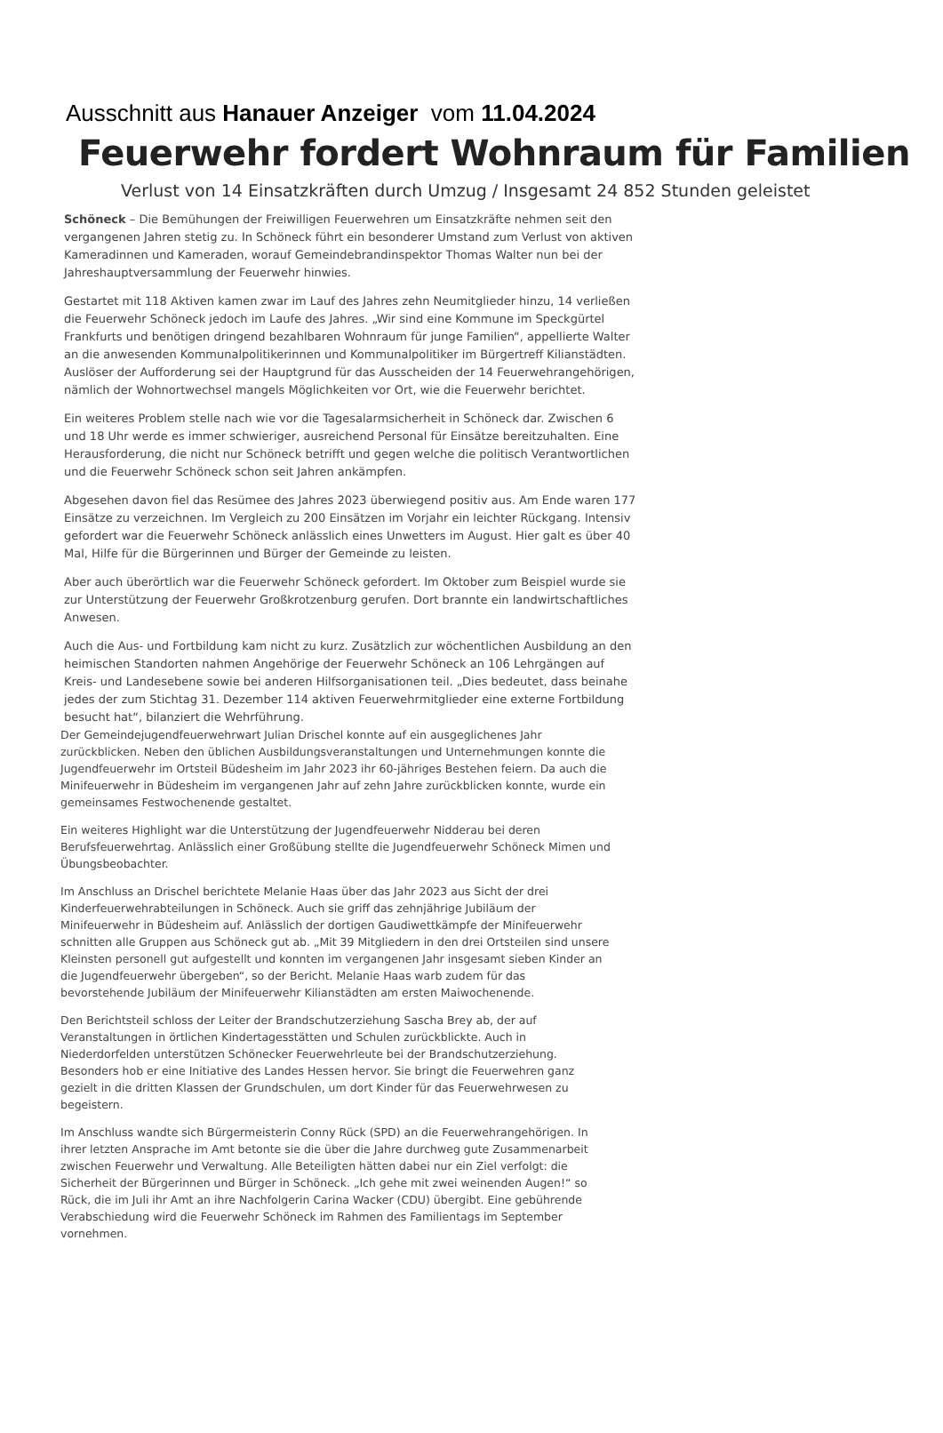Ausschnitt aus Hanauer Anzeiger vom 11.04.2024
Feuerwehr fordert Wohnraum für Familien
Verlust von 14 Einsatzkräften durch Umzug / Insgesamt 24 852 Stunden geleistet
Schöneck – Die Bemühungen der Freiwilligen Feuerwehren um Einsatzkräfte nehmen seit den vergangenen Jahren stetig zu. In Schöneck führt ein besonderer Umstand zum Verlust von aktiven Kameradinnen und Kameraden, worauf Gemeindebrandinspektor Thomas Walter nun bei der Jahreshauptversammlung der Feuerwehr hinwies.
Gestartet mit 118 Aktiven kamen zwar im Lauf des Jahres zehn Neumitglieder hinzu, 14 verließen die Feuerwehr Schöneck jedoch im Laufe des Jahres. „Wir sind eine Kommune im Speckgürtel Frankfurts und benötigen dringend bezahlbaren Wohnraum für junge Familien“, appellierte Walter an die anwesenden Kommunalpolitikerinnen und Kommunalpolitiker im Bürgertreff Kilianstädten. Auslöser der Aufforderung sei der Hauptgrund für das Ausscheiden der 14 Feuerwehrangehörigen, nämlich der Wohnortwechsel mangels Möglichkeiten vor Ort, wie die Feuerwehr berichtet.
Ein weiteres Problem stelle nach wie vor die Tagesalarmsicherheit in Schöneck dar. Zwischen 6 und 18 Uhr werde es immer schwieriger, ausreichend Personal für Einsätze bereitzuhalten. Eine Herausforderung, die nicht nur Schöneck betrifft und gegen welche die politisch Verantwortlichen und die Feuerwehr Schöneck schon seit Jahren ankämpfen.
Abgesehen davon fiel das Resümee des Jahres 2023 überwiegend positiv aus. Am Ende waren 177 Einsätze zu verzeichnen. Im Vergleich zu 200 Einsätzen im Vorjahr ein leichter Rückgang. Intensiv gefordert war die Feuerwehr Schöneck anlässlich eines Unwetters im August. Hier galt es über 40 Mal, Hilfe für die Bürgerinnen und Bürger der Gemeinde zu leisten.
Aber auch überörtlich war die Feuerwehr Schöneck gefordert. Im Oktober zum Beispiel wurde sie zur Unterstützung der Feuerwehr Großkrotzenburg gerufen. Dort brannte ein landwirtschaftliches Anwesen.
Auch die Aus- und Fortbildung kam nicht zu kurz. Zusätzlich zur wöchentlichen Ausbildung an den heimischen Standorten nahmen Angehörige der Feuerwehr Schöneck an 106 Lehrgängen auf Kreis- und Landesebene sowie bei anderen Hilfsorganisationen teil. „Dies bedeutet, dass beinahe jedes der zum Stichtag 31. Dezember 114 aktiven Feuerwehrmitglieder eine externe Fortbildung besucht hat“, bilanziert die Wehrführung.
Der Gemeindejugendfeuerwehrwart Julian Drischel konnte auf ein ausgeglichenes Jahr zurückblicken. Neben den üblichen Ausbildungsveranstaltungen und Unternehmungen konnte die Jugendfeuerwehr im Ortsteil Büdesheim im Jahr 2023 ihr 60-jähriges Bestehen feiern. Da auch die Minifeuerwehr in Büdesheim im vergangenen Jahr auf zehn Jahre zurückblicken konnte, wurde ein gemeinsames Festwochenende gestaltet.
Ein weiteres Highlight war die Unterstützung der Jugendfeuerwehr Nidderau bei deren Berufsfeuerwehrtag. Anlässlich einer Großübung stellte die Jugendfeuerwehr Schöneck Mimen und Übungsbeobachter.
Im Anschluss an Drischel berichtete Melanie Haas über das Jahr 2023 aus Sicht der drei Kinderfeuerwehrabteilungen in Schöneck. Auch sie griff das zehnjährige Jubiläum der Minifeuerwehr in Büdesheim auf. Anlässlich der dortigen Gaudiwettkämpfe der Minifeuerwehr schnitten alle Gruppen aus Schöneck gut ab. „Mit 39 Mitgliedern in den drei Ortsteilen sind unsere Kleinsten personell gut aufgestellt und konnten im vergangenen Jahr insgesamt sieben Kinder an die Jugendfeuerwehr übergeben“, so der Bericht. Melanie Haas warb zudem für das bevorstehende Jubiläum der Minifeuerwehr Kilianstädten am ersten Maiwochenende.
Den Berichtsteil schloss der Leiter der Brandschutzerziehung Sascha Brey ab, der auf Veranstaltungen in örtlichen Kindertagesstätten und Schulen zurückblickte. Auch in Niederdorfelden unterstützen Schönecker Feuerwehrleute bei der Brandschutzerziehung. Besonders hob er eine Initiative des Landes Hessen hervor. Sie bringt die Feuerwehren ganz gezielt in die dritten Klassen der Grundschulen, um dort Kinder für das Feuerwehrwesen zu begeistern.
Im Anschluss wandte sich Bürgermeisterin Conny Rück (SPD) an die Feuerwehrangehörigen. In ihrer letzten Ansprache im Amt betonte sie die über die Jahre durchweg gute Zusammenarbeit zwischen Feuerwehr und Verwaltung. Alle Beteiligten hätten dabei nur ein Ziel verfolgt: die Sicherheit der Bürgerinnen und Bürger in Schöneck. „Ich gehe mit zwei weinenden Augen!“ so Rück, die im Juli ihr Amt an ihre Nachfolgerin Carina Wacker (CDU) übergibt. Eine gebührende Verabschiedung wird die Feuerwehr Schöneck im Rahmen des Familientags im September vornehmen.